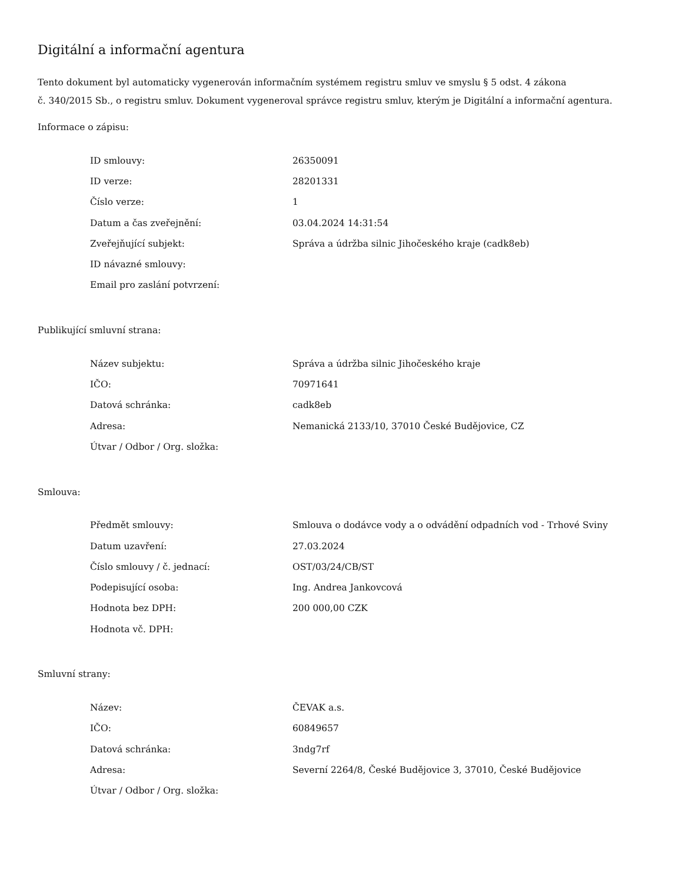Digitální a informační agentura
Tento dokument byl automaticky vygenerován informačním systémem registru smluv ve smyslu § 5 odst. 4 zákona
č. 340/2015 Sb., o registru smluv. Dokument vygeneroval správce registru smluv, kterým je Digitální a informační agentura.
Informace o zápisu:
| ID smlouvy: | 26350091 |
| ID verze: | 28201331 |
| Číslo verze: | 1 |
| Datum a čas zveřejnění: | 03.04.2024 14:31:54 |
| Zveřejňující subjekt: | Správa a údržba silnic Jihočeského kraje (cadk8eb) |
| ID návazné smlouvy: | |
| Email pro zaslání potvrzení: | |
Publikující smluvní strana:
| Název subjektu: | Správa a údržba silnic Jihočeského kraje |
| IČO: | 70971641 |
| Datová schránka: | cadk8eb |
| Adresa: | Nemanická 2133/10, 37010 České Budějovice, CZ |
| Útvar / Odbor / Org. složka: | |
Smlouva:
| Předmět smlouvy: | Smlouva o dodávce vody a o odvádění odpadních vod - Trhové Sviny |
| Datum uzavření: | 27.03.2024 |
| Číslo smlouvy / č. jednací: | OST/03/24/CB/ST |
| Podepisující osoba: | Ing. Andrea Jankovcová |
| Hodnota bez DPH: | 200 000,00 CZK |
| Hodnota vč. DPH: | |
Smluvní strany:
| Název: | ČEVAK a.s. |
| IČO: | 60849657 |
| Datová schránka: | 3ndg7rf |
| Adresa: | Severní 2264/8, České Budějovice 3, 37010, České Budějovice |
| Útvar / Odbor / Org. složka: | |